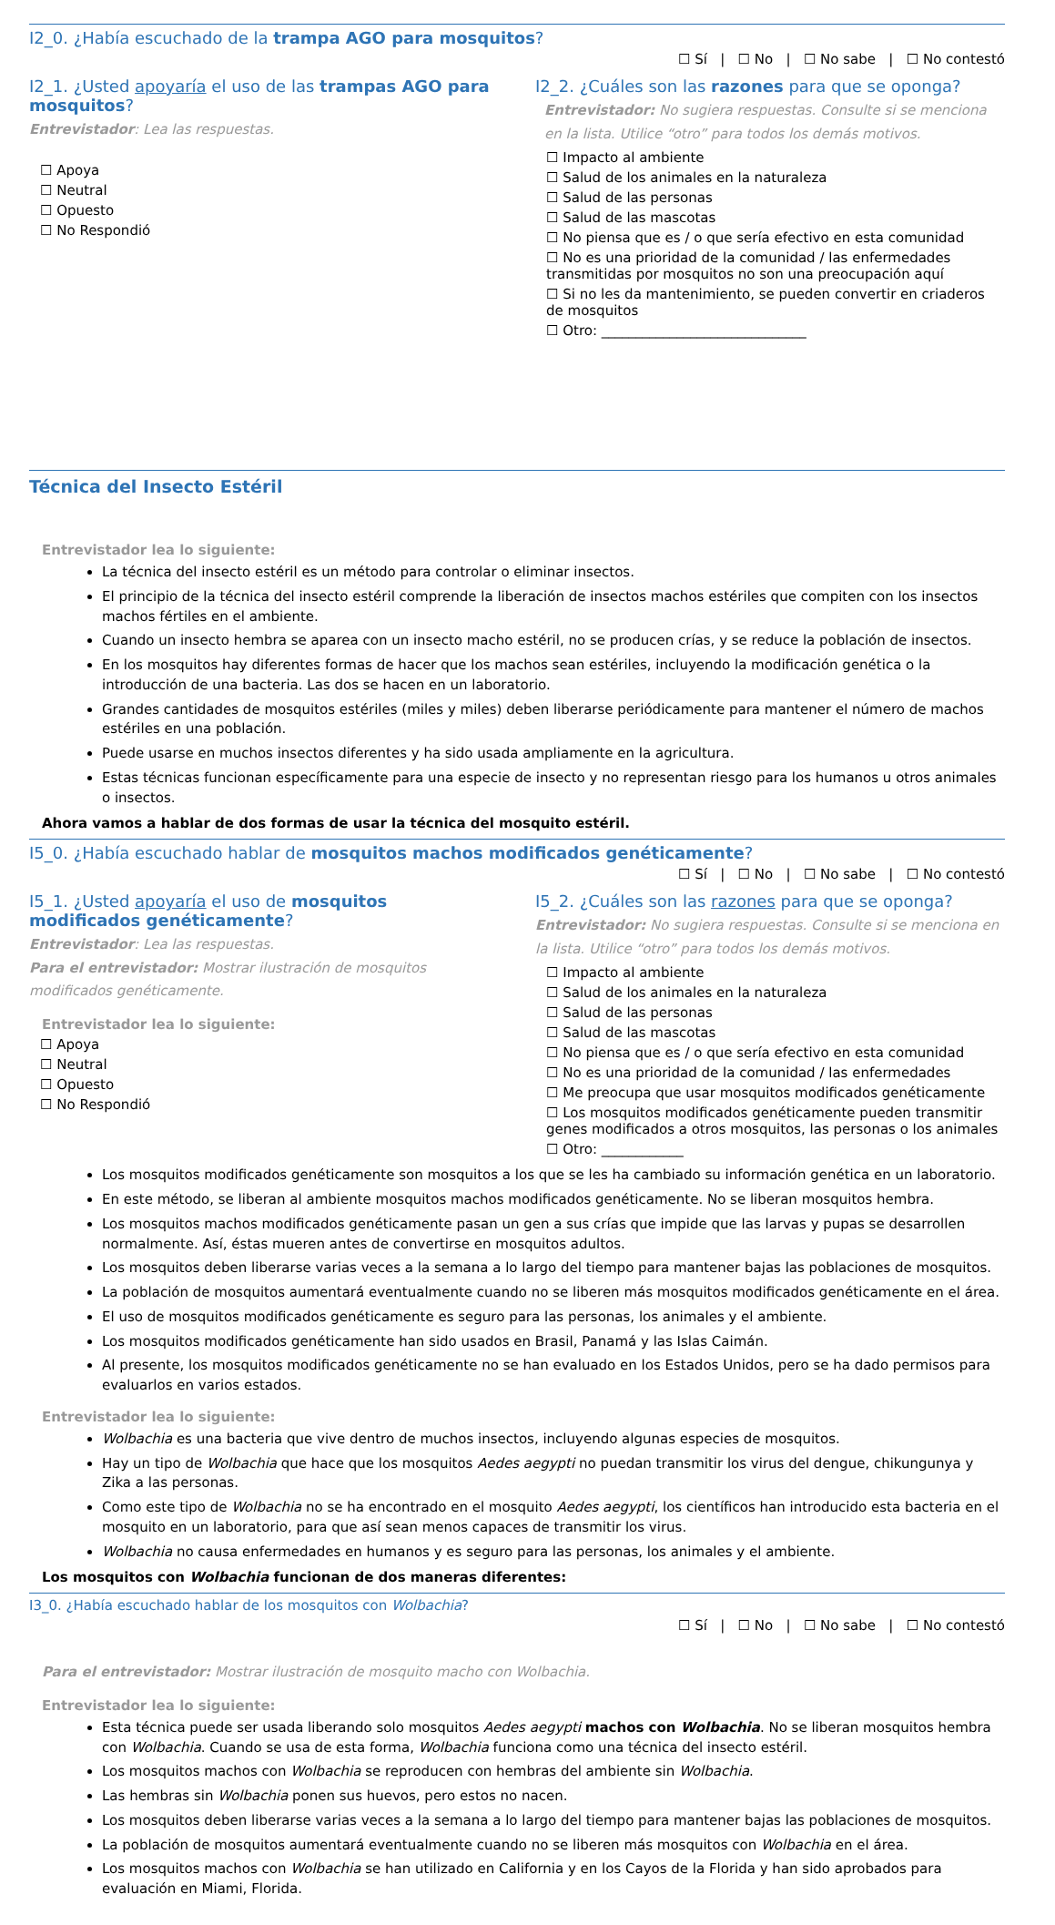I2_0. ¿Había escuchado de la trampa AGO para mosquitos?
☐ Sí | ☐ No | ☐ No sabe | ☐ No contestó
I2_1. ¿Usted apoyaría el uso de las trampas AGO para mosquitos?
Entrevistador: Lea las respuestas.
☐ Apoya
☐ Neutral
☐ Opuesto
☐ No Respondió
I2_2. ¿Cuáles son las razones para que se oponga?
Entrevistador: No sugiera respuestas. Consulte si se menciona en la lista. Utilice “otro” para todos los demás motivos.
☐ Impacto al ambiente
☐ Salud de los animales en la naturaleza
☐ Salud de las personas
☐ Salud de las mascotas
☐ No piensa que es / o que sería efectivo en esta comunidad
☐ No es una prioridad de la comunidad / las enfermedades transmitidas por mosquitos no son una preocupación aquí
☐ Si no les da mantenimiento, se pueden convertir en criaderos de mosquitos
☐ Otro: ______________________________
Técnica del Insecto Estéril
Entrevistador lea lo siguiente:
La técnica del insecto estéril es un método para controlar o eliminar insectos.
El principio de la técnica del insecto estéril comprende la liberación de insectos machos estériles que compiten con los insectos machos fértiles en el ambiente.
Cuando un insecto hembra se aparea con un insecto macho estéril, no se producen crías, y se reduce la población de insectos.
En los mosquitos hay diferentes formas de hacer que los machos sean estériles, incluyendo la modificación genética o la introducción de una bacteria. Las dos se hacen en un laboratorio.
Grandes cantidades de mosquitos estériles (miles y miles) deben liberarse periódicamente para mantener el número de machos estériles en una población.
Puede usarse en muchos insectos diferentes y ha sido usada ampliamente en la agricultura.
Estas técnicas funcionan específicamente para una especie de insecto y no representan riesgo para los humanos u otros animales o insectos.
Ahora vamos a hablar de dos formas de usar la técnica del mosquito estéril.
I5_0. ¿Había escuchado hablar de mosquitos machos modificados genéticamente?
☐ Sí | ☐ No | ☐ No sabe | ☐ No contestó
I5_1. ¿Usted apoyaría el uso de mosquitos modificados genéticamente?
Entrevistador: Lea las respuestas.
Para el entrevistador: Mostrar ilustración de mosquitos modificados genéticamente.
Entrevistador lea lo siguiente:
☐ Apoya
☐ Neutral
☐ Opuesto
☐ No Respondió
I5_2. ¿Cuáles son las razones para que se oponga?
Entrevistador: No sugiera respuestas. Consulte si se menciona en la lista. Utilice “otro” para todos los demás motivos.
☐ Impacto al ambiente
☐ Salud de los animales en la naturaleza
☐ Salud de las personas
☐ Salud de las mascotas
☐ No piensa que es / o que sería efectivo en esta comunidad
☐ No es una prioridad de la comunidad / las enfermedades
☐ Me preocupa que usar mosquitos modificados genéticamente
☐ Los mosquitos modificados genéticamente pueden transmitir genes modificados a otros mosquitos, las personas o los animales
☐ Otro: ____________
Los mosquitos modificados genéticamente son mosquitos a los que se les ha cambiado su información genética en un laboratorio.
En este método, se liberan al ambiente mosquitos machos modificados genéticamente. No se liberan mosquitos hembra.
Los mosquitos machos modificados genéticamente pasan un gen a sus crías que impide que las larvas y pupas se desarrollen normalmente. Así, éstas mueren antes de convertirse en mosquitos adultos.
Los mosquitos deben liberarse varias veces a la semana a lo largo del tiempo para mantener bajas las poblaciones de mosquitos.
La población de mosquitos aumentará eventualmente cuando no se liberen más mosquitos modificados genéticamente en el área.
El uso de mosquitos modificados genéticamente es seguro para las personas, los animales y el ambiente.
Los mosquitos modificados genéticamente han sido usados en Brasil, Panamá y las Islas Caimán.
Al presente, los mosquitos modificados genéticamente no se han evaluado en los Estados Unidos, pero se ha dado permisos para evaluarlos en varios estados.
Entrevistador lea lo siguiente:
Wolbachia es una bacteria que vive dentro de muchos insectos, incluyendo algunas especies de mosquitos.
Hay un tipo de Wolbachia que hace que los mosquitos Aedes aegypti no puedan transmitir los virus del dengue, chikungunya y Zika a las personas.
Como este tipo de Wolbachia no se ha encontrado en el mosquito Aedes aegypti, los científicos han introducido esta bacteria en el mosquito en un laboratorio, para que así sean menos capaces de transmitir los virus.
Wolbachia no causa enfermedades en humanos y es seguro para las personas, los animales y el ambiente.
Los mosquitos con Wolbachia funcionan de dos maneras diferentes:
I3_0. ¿Había escuchado hablar de los mosquitos con Wolbachia?
☐ Sí | ☐ No | ☐ No sabe | ☐ No contestó
Para el entrevistador: Mostrar ilustración de mosquito macho con Wolbachia.
Entrevistador lea lo siguiente:
Esta técnica puede ser usada liberando solo mosquitos Aedes aegypti machos con Wolbachia. No se liberan mosquitos hembra con Wolbachia. Cuando se usa de esta forma, Wolbachia funciona como una técnica del insecto estéril.
Los mosquitos machos con Wolbachia se reproducen con hembras del ambiente sin Wolbachia.
Las hembras sin Wolbachia ponen sus huevos, pero estos no nacen.
Los mosquitos deben liberarse varias veces a la semana a lo largo del tiempo para mantener bajas las poblaciones de mosquitos.
La población de mosquitos aumentará eventualmente cuando no se liberen más mosquitos con Wolbachia en el área.
Los mosquitos machos con Wolbachia se han utilizado en California y en los Cayos de la Florida y han sido aprobados para evaluación en Miami, Florida.